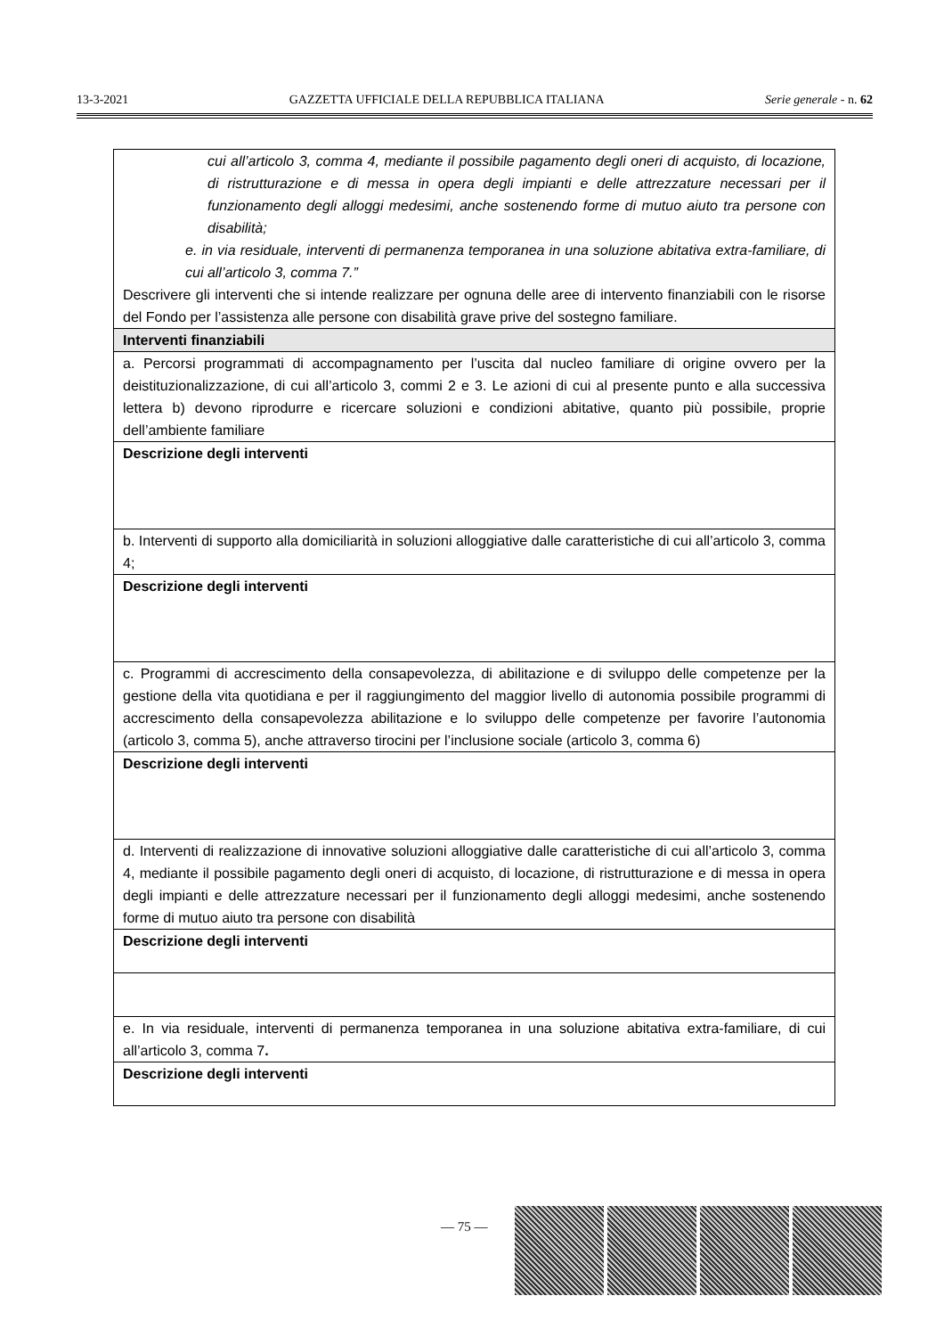13-3-2021 GAZZETTA UFFICIALE DELLA REPUBBLICA ITALIANA Serie generale - n. 62
| cui all’articolo 3, comma 4, mediante il possibile pagamento degli oneri di acquisto, di locazione, di ristrutturazione e di messa in opera degli impianti e delle attrezzature necessari per il funzionamento degli alloggi medesimi, anche sostenendo forme di mutuo aiuto tra persone con disabilità; e. in via residuale, interventi di permanenza temporanea in una soluzione abitativa extra-familiare, di cui all’articolo 3, comma 7.” Descrivere gli interventi che si intende realizzare per ognuna delle aree di intervento finanziabili con le risorse del Fondo per l’assistenza alle persone con disabilità grave prive del sostegno familiare. |
| Interventi finanziabili |
| a. Percorsi programmati di accompagnamento per l’uscita dal nucleo familiare di origine ovvero per la deistituzionalizzazione, di cui all’articolo 3, commi 2 e 3. Le azioni di cui al presente punto e alla successiva lettera b) devono riprodurre e ricercare soluzioni e condizioni abitative, quanto più possibile, proprie dell’ambiente familiare |
| Descrizione degli interventi |
| b. Interventi di supporto alla domiciliarità in soluzioni alloggiative dalle caratteristiche di cui all’articolo 3, comma 4; |
| Descrizione degli interventi |
| c. Programmi di accrescimento della consapevolezza, di abilitazione e di sviluppo delle competenze per la gestione della vita quotidiana e per il raggiungimento del maggior livello di autonomia possibile programmi di accrescimento della consapevolezza abilitazione e lo sviluppo delle competenze per favorire l’autonomia (articolo 3, comma 5), anche attraverso tirocini per l’inclusione sociale (articolo 3, comma 6) |
| Descrizione degli interventi |
| d. Interventi di realizzazione di innovative soluzioni alloggiative dalle caratteristiche di cui all’articolo 3, comma 4, mediante il possibile pagamento degli oneri di acquisto, di locazione, di ristrutturazione e di messa in opera degli impianti e delle attrezzature necessari per il funzionamento degli alloggi medesimi, anche sostenendo forme di mutuo aiuto tra persone con disabilità |
| Descrizione degli interventi |
| e. In via residuale, interventi di permanenza temporanea in una soluzione abitativa extra-familiare, di cui all’articolo 3, comma 7 . |
| Descrizione degli interventi |
— 75 —